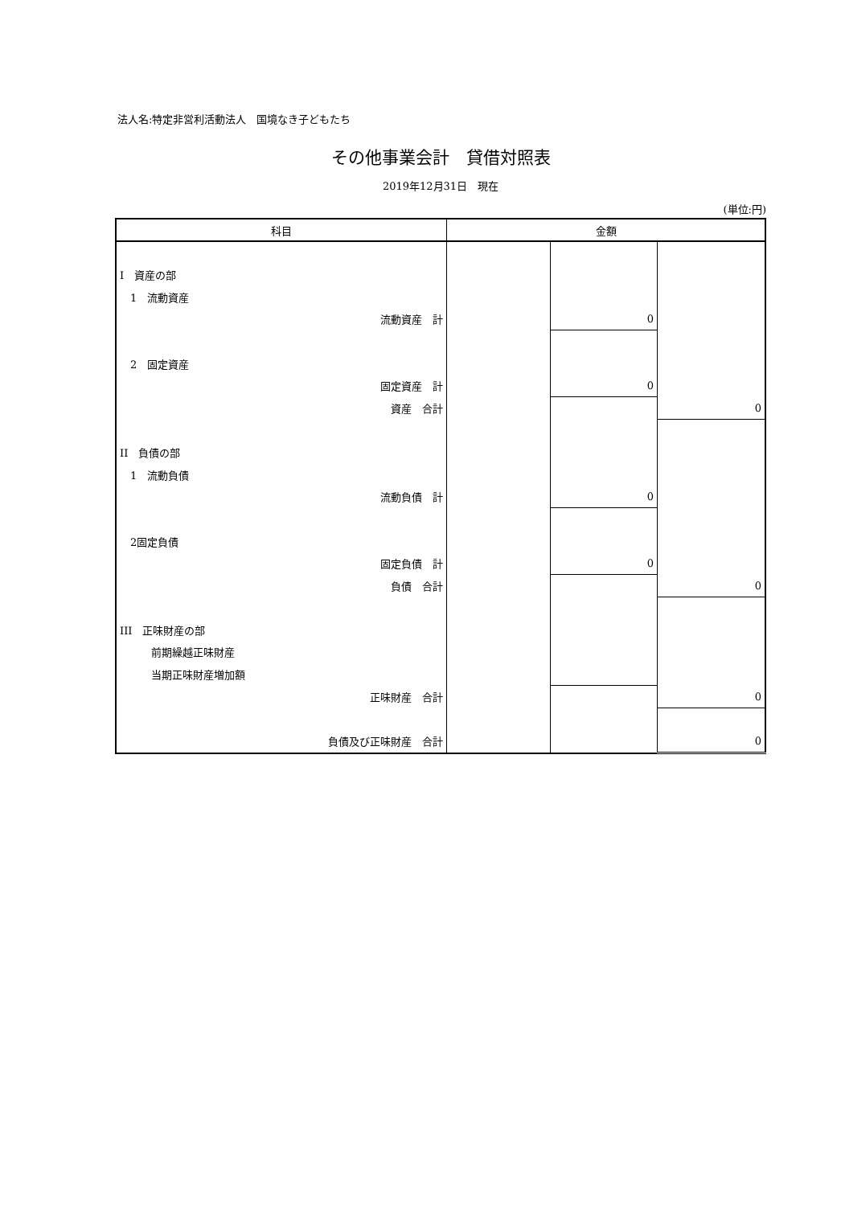法人名:特定非営利活動法人　国境なき子どもたち
その他事業会計　貸借対照表
2019年12月31日　現在
(単位:円)
| 科目 | 金額 | | |
| --- | --- | --- | --- |
| I 資産の部 | | | |
| 1 流動資産 | | | |
| 流動資産 計 | | 0 | |
| 2 固定資産 | | | |
| 固定資産 計 | | 0 | |
| 資産 合計 | | | 0 |
| II 負債の部 | | | |
| 1 流動負債 | | | |
| 流動負債 計 | | 0 | |
| 2固定負債 | | | |
| 固定負債 計 | | 0 | |
| 負債 合計 | | | 0 |
| III 正味財産の部 | | | |
| 前期繰越正味財産 | | | |
| 当期正味財産増加額 | | | |
| 正味財産 合計 | | | 0 |
| 負債及び正味財産 合計 | | | 0 |